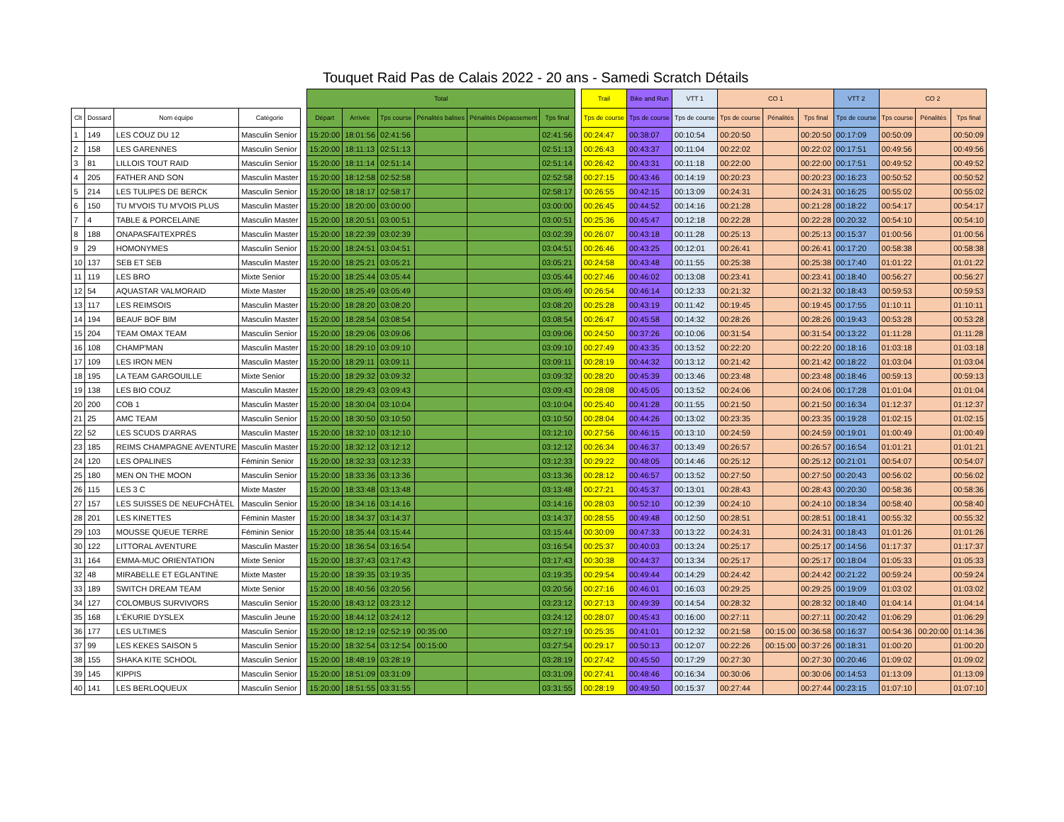Touquet Raid Pas de Calais 2022 - 20 ans - Samedi Scratch Détails
| | | | | | Total | | | | | | | Trail | Bike and Run | VTT 1 | CO 1 | | | VTT 2 | CO 2 | | |
| --- | --- | --- | --- | --- | --- | --- | --- | --- | --- | --- | --- | --- | --- | --- | --- | --- | --- | --- | --- | --- | --- |
| Clt | Dossard | Nom équipe | Catégorie | | Départ | Arrivée | Tps course | Pénalités balises | Pénalités Dépassement | Tps final | | Tps de course | Tps de course | Tps de course | Tps de course | Pénalités | Tps final | Tps de course | Tps course | Pénalités | Tps final |
| 1 | 149 | LES COUZ DU 12 | Masculin Senior | | 15:20:00 | 18:01:56 | 02:41:56 | | | 02:41:56 | | 00:24:47 | 00:38:07 | 00:10:54 | 00:20:50 | | 00:20:50 | 00:17:09 | 00:50:09 | | 00:50:09 |
| 2 | 158 | LES GARENNES | Masculin Senior | | 15:20:00 | 18:11:13 | 02:51:13 | | | 02:51:13 | | 00:26:43 | 00:43:37 | 00:11:04 | 00:22:02 | | 00:22:02 | 00:17:51 | 00:49:56 | | 00:49:56 |
| 3 | 81 | LILLOIS TOUT RAID | Masculin Senior | | 15:20:00 | 18:11:14 | 02:51:14 | | | 02:51:14 | | 00:26:42 | 00:43:31 | 00:11:18 | 00:22:00 | | 00:22:00 | 00:17:51 | 00:49:52 | | 00:49:52 |
| 4 | 205 | FATHER AND SON | Masculin Master | | 15:20:00 | 18:12:58 | 02:52:58 | | | 02:52:58 | | 00:27:15 | 00:43:46 | 00:14:19 | 00:20:23 | | 00:20:23 | 00:16:23 | 00:50:52 | | 00:50:52 |
| 5 | 214 | LES TULIPES DE BERCK | Masculin Senior | | 15:20:00 | 18:18:17 | 02:58:17 | | | 02:58:17 | | 00:26:55 | 00:42:15 | 00:13:09 | 00:24:31 | | 00:24:31 | 00:16:25 | 00:55:02 | | 00:55:02 |
| 6 | 150 | TU M'VOIS TU M'VOIS PLUS | Masculin Master | | 15:20:00 | 18:20:00 | 03:00:00 | | | 03:00:00 | | 00:26:45 | 00:44:52 | 00:14:16 | 00:21:28 | | 00:21:28 | 00:18:22 | 00:54:17 | | 00:54:17 |
| 7 | 4 | TABLE & PORCELAINE | Masculin Master | | 15:20:00 | 18:20:51 | 03:00:51 | | | 03:00:51 | | 00:25:36 | 00:45:47 | 00:12:18 | 00:22:28 | | 00:22:28 | 00:20:32 | 00:54:10 | | 00:54:10 |
| 8 | 188 | ONAPASFAITEXPRÈS | Masculin Master | | 15:20:00 | 18:22:39 | 03:02:39 | | | 03:02:39 | | 00:26:07 | 00:43:18 | 00:11:28 | 00:25:13 | | 00:25:13 | 00:15:37 | 01:00:56 | | 01:00:56 |
| 9 | 29 | HOMONYMES | Masculin Senior | | 15:20:00 | 18:24:51 | 03:04:51 | | | 03:04:51 | | 00:26:46 | 00:43:25 | 00:12:01 | 00:26:41 | | 00:26:41 | 00:17:20 | 00:58:38 | | 00:58:38 |
| 10 | 137 | SEB ET SEB | Masculin Master | | 15:20:00 | 18:25:21 | 03:05:21 | | | 03:05:21 | | 00:24:58 | 00:43:48 | 00:11:55 | 00:25:38 | | 00:25:38 | 00:17:40 | 01:01:22 | | 01:01:22 |
| 11 | 119 | LES BRO | Mixte Senior | | 15:20:00 | 18:25:44 | 03:05:44 | | | 03:05:44 | | 00:27:46 | 00:46:02 | 00:13:08 | 00:23:41 | | 00:23:41 | 00:18:40 | 00:56:27 | | 00:56:27 |
| 12 | 54 | AQUASTAR VALMORAID | Mixte Master | | 15:20:00 | 18:25:49 | 03:05:49 | | | 03:05:49 | | 00:26:54 | 00:46:14 | 00:12:33 | 00:21:32 | | 00:21:32 | 00:18:43 | 00:59:53 | | 00:59:53 |
| 13 | 117 | LES REIMSOIS | Masculin Master | | 15:20:00 | 18:28:20 | 03:08:20 | | | 03:08:20 | | 00:25:28 | 00:43:19 | 00:11:42 | 00:19:45 | | 00:19:45 | 00:17:55 | 01:10:11 | | 01:10:11 |
| 14 | 194 | BEAUF BOF BIM | Masculin Master | | 15:20:00 | 18:28:54 | 03:08:54 | | | 03:08:54 | | 00:26:47 | 00:45:58 | 00:14:32 | 00:28:26 | | 00:28:26 | 00:19:43 | 00:53:28 | | 00:53:28 |
| 15 | 204 | TEAM OMAX TEAM | Masculin Senior | | 15:20:00 | 18:29:06 | 03:09:06 | | | 03:09:06 | | 00:24:50 | 00:37:26 | 00:10:06 | 00:31:54 | | 00:31:54 | 00:13:22 | 01:11:28 | | 01:11:28 |
| 16 | 108 | CHAMP'MAN | Masculin Master | | 15:20:00 | 18:29:10 | 03:09:10 | | | 03:09:10 | | 00:27:49 | 00:43:35 | 00:13:52 | 00:22:20 | | 00:22:20 | 00:18:16 | 01:03:18 | | 01:03:18 |
| 17 | 109 | LES IRON MEN | Masculin Master | | 15:20:00 | 18:29:11 | 03:09:11 | | | 03:09:11 | | 00:28:19 | 00:44:32 | 00:13:12 | 00:21:42 | | 00:21:42 | 00:18:22 | 01:03:04 | | 01:03:04 |
| 18 | 195 | LA TEAM GARGOUILLE | Mixte Senior | | 15:20:00 | 18:29:32 | 03:09:32 | | | 03:09:32 | | 00:28:20 | 00:45:39 | 00:13:46 | 00:23:48 | | 00:23:48 | 00:18:46 | 00:59:13 | | 00:59:13 |
| 19 | 138 | LES BIO COUZ | Masculin Master | | 15:20:00 | 18:29:43 | 03:09:43 | | | 03:09:43 | | 00:28:08 | 00:45:05 | 00:13:52 | 00:24:06 | | 00:24:06 | 00:17:28 | 01:01:04 | | 01:01:04 |
| 20 | 200 | COB 1 | Masculin Master | | 15:20:00 | 18:30:04 | 03:10:04 | | | 03:10:04 | | 00:25:40 | 00:41:28 | 00:11:55 | 00:21:50 | | 00:21:50 | 00:16:34 | 01:12:37 | | 01:12:37 |
| 21 | 25 | AMC TEAM | Masculin Senior | | 15:20:00 | 18:30:50 | 03:10:50 | | | 03:10:50 | | 00:28:04 | 00:44:26 | 00:13:02 | 00:23:35 | | 00:23:35 | 00:19:28 | 01:02:15 | | 01:02:15 |
| 22 | 52 | LES SCUDS D'ARRAS | Masculin Master | | 15:20:00 | 18:32:10 | 03:12:10 | | | 03:12:10 | | 00:27:56 | 00:46:15 | 00:13:10 | 00:24:59 | | 00:24:59 | 00:19:01 | 01:00:49 | | 01:00:49 |
| 23 | 185 | REIMS CHAMPAGNE AVENTURE | Masculin Master | | 15:20:00 | 18:32:12 | 03:12:12 | | | 03:12:12 | | 00:26:34 | 00:46:37 | 00:13:49 | 00:26:57 | | 00:26:57 | 00:16:54 | 01:01:21 | | 01:01:21 |
| 24 | 120 | LES OPALINES | Féminin Senior | | 15:20:00 | 18:32:33 | 03:12:33 | | | 03:12:33 | | 00:29:22 | 00:48:05 | 00:14:46 | 00:25:12 | | 00:25:12 | 00:21:01 | 00:54:07 | | 00:54:07 |
| 25 | 180 | MEN ON THE MOON | Masculin Senior | | 15:20:00 | 18:33:36 | 03:13:36 | | | 03:13:36 | | 00:28:12 | 00:46:57 | 00:13:52 | 00:27:50 | | 00:27:50 | 00:20:43 | 00:56:02 | | 00:56:02 |
| 26 | 115 | LES 3 C | Mixte Master | | 15:20:00 | 18:33:48 | 03:13:48 | | | 03:13:48 | | 00:27:21 | 00:45:37 | 00:13:01 | 00:28:43 | | 00:28:43 | 00:20:30 | 00:58:36 | | 00:58:36 |
| 27 | 157 | LES SUISSES DE NEUFCHÂTEL | Masculin Senior | | 15:20:00 | 18:34:16 | 03:14:16 | | | 03:14:16 | | 00:28:03 | 00:52:10 | 00:12:39 | 00:24:10 | | 00:24:10 | 00:18:34 | 00:58:40 | | 00:58:40 |
| 28 | 201 | LES KINETTES | Féminin Master | | 15:20:00 | 18:34:37 | 03:14:37 | | | 03:14:37 | | 00:28:55 | 00:49:48 | 00:12:50 | 00:28:51 | | 00:28:51 | 00:18:41 | 00:55:32 | | 00:55:32 |
| 29 | 103 | MOUSSE QUEUE TERRE | Féminin Senior | | 15:20:00 | 18:35:44 | 03:15:44 | | | 03:15:44 | | 00:30:09 | 00:47:33 | 00:13:22 | 00:24:31 | | 00:24:31 | 00:18:43 | 01:01:26 | | 01:01:26 |
| 30 | 122 | LITTORAL AVENTURE | Masculin Master | | 15:20:00 | 18:36:54 | 03:16:54 | | | 03:16:54 | | 00:25:37 | 00:40:03 | 00:13:24 | 00:25:17 | | 00:25:17 | 00:14:56 | 01:17:37 | | 01:17:37 |
| 31 | 164 | EMMA-MUC ORIENTATION | Mixte Senior | | 15:20:00 | 18:37:43 | 03:17:43 | | | 03:17:43 | | 00:30:38 | 00:44:37 | 00:13:34 | 00:25:17 | | 00:25:17 | 00:18:04 | 01:05:33 | | 01:05:33 |
| 32 | 48 | MIRABELLE ET EGLANTINE | Mixte Master | | 15:20:00 | 18:39:35 | 03:19:35 | | | 03:19:35 | | 00:29:54 | 00:49:44 | 00:14:29 | 00:24:42 | | 00:24:42 | 00:21:22 | 00:59:24 | | 00:59:24 |
| 33 | 189 | SWITCH DREAM TEAM | Mixte Senior | | 15:20:00 | 18:40:56 | 03:20:56 | | | 03:20:56 | | 00:27:16 | 00:46:01 | 00:16:03 | 00:29:25 | | 00:29:25 | 00:19:09 | 01:03:02 | | 01:03:02 |
| 34 | 127 | COLOMBUS SURVIVORS | Masculin Senior | | 15:20:00 | 18:43:12 | 03:23:12 | | | 03:23:12 | | 00:27:13 | 00:49:39 | 00:14:54 | 00:28:32 | | 00:28:32 | 00:18:40 | 01:04:14 | | 01:04:14 |
| 35 | 168 | L'ÉKURIE DYSLEX | Masculin Jeune | | 15:20:00 | 18:44:12 | 03:24:12 | | | 03:24:12 | | 00:28:07 | 00:45:43 | 00:16:00 | 00:27:11 | | 00:27:11 | 00:20:42 | 01:06:29 | | 01:06:29 |
| 36 | 177 | LES ULTIMES | Masculin Senior | | 15:20:00 | 18:12:19 | 02:52:19 | 00:35:00 | | 03:27:19 | | 00:25:35 | 00:41:01 | 00:12:32 | 00:21:58 | 00:15:00 | 00:36:58 | 00:16:37 | 00:54:36 | 00:20:00 | 01:14:36 |
| 37 | 99 | LES KEKES SAISON 5 | Masculin Senior | | 15:20:00 | 18:32:54 | 03:12:54 | 00:15:00 | | 03:27:54 | | 00:29:17 | 00:50:13 | 00:12:07 | 00:22:26 | 00:15:00 | 00:37:26 | 00:18:31 | 01:00:20 | | 01:00:20 |
| 38 | 155 | SHAKA KITE SCHOOL | Masculin Senior | | 15:20:00 | 18:48:19 | 03:28:19 | | | 03:28:19 | | 00:27:42 | 00:45:50 | 00:17:29 | 00:27:30 | | 00:27:30 | 00:20:46 | 01:09:02 | | 01:09:02 |
| 39 | 145 | KIPPIS | Masculin Senior | | 15:20:00 | 18:51:09 | 03:31:09 | | | 03:31:09 | | 00:27:41 | 00:48:46 | 00:16:34 | 00:30:06 | | 00:30:06 | 00:14:53 | 01:13:09 | | 01:13:09 |
| 40 | 141 | LES BERLOQUEUX | Masculin Senior | | 15:20:00 | 18:51:55 | 03:31:55 | | | 03:31:55 | | 00:28:19 | 00:49:50 | 00:15:37 | 00:27:44 | | 00:27:44 | 00:23:15 | 01:07:10 | | 01:07:10 |